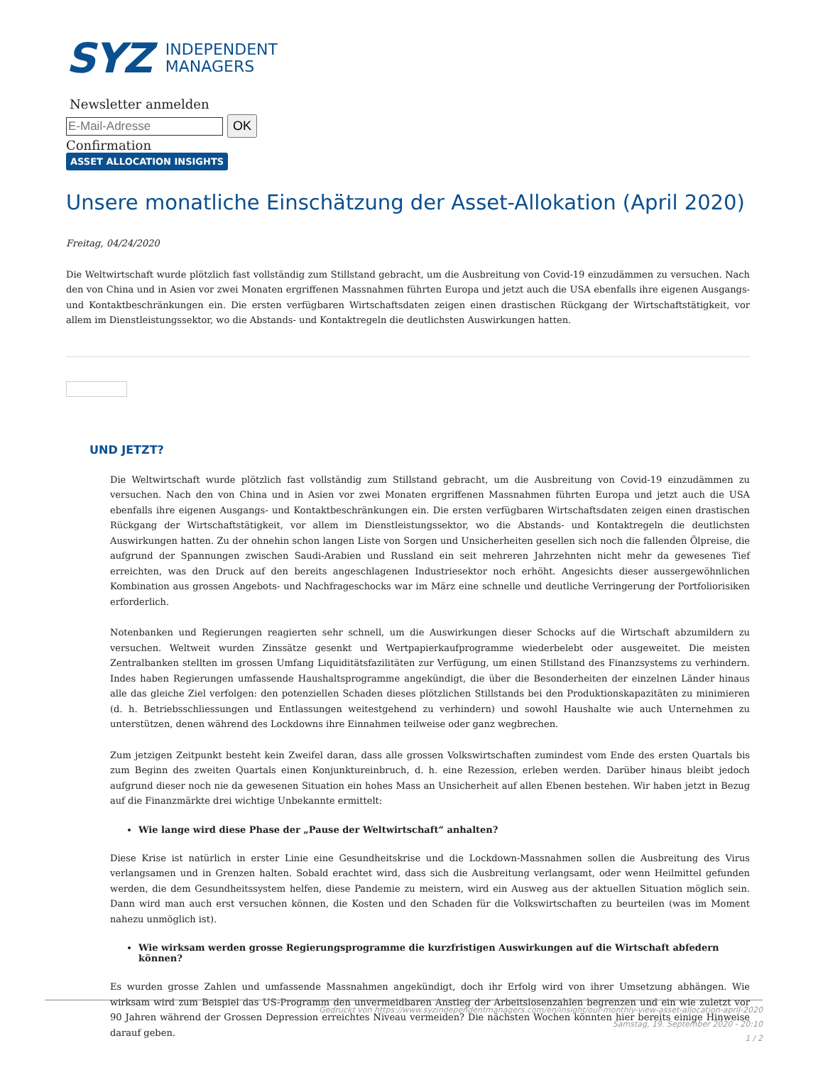SYZ INDEPENDENT
MANAGERS
Newsletter anmelden
OK
Confirmation
ASSET ALLOCATION INSIGHTS
Unsere monatliche Einschätzung der Asset-Allokation (April 2020)
Freitag, 04/24/2020
Die Weltwirtschaft wurde plötzlich fast vollständig zum Stillstand gebracht, um die Ausbreitung von Covid-19 einzudämmen zu versuchen. Nach den von China und in Asien vor zwei Monaten ergriffenen Massnahmen führten Europa und jetzt auch die USA ebenfalls ihre eigenen Ausgangs- und Kontaktbeschränkungen ein. Die ersten verfügbaren Wirtschaftsdaten zeigen einen drastischen Rückgang der Wirtschaftstätigkeit, vor allem im Dienstleistungssektor, wo die Abstands- und Kontaktregeln die deutlichsten Auswirkungen hatten.
UND JETZT?
Die Weltwirtschaft wurde plötzlich fast vollständig zum Stillstand gebracht, um die Ausbreitung von Covid-19 einzudämmen zu versuchen. Nach den von China und in Asien vor zwei Monaten ergriffenen Massnahmen führten Europa und jetzt auch die USA ebenfalls ihre eigenen Ausgangs- und Kontaktbeschränkungen ein. Die ersten verfügbaren Wirtschaftsdaten zeigen einen drastischen Rückgang der Wirtschaftstätigkeit, vor allem im Dienstleistungssektor, wo die Abstands- und Kontaktregeln die deutlichsten Auswirkungen hatten. Zu der ohnehin schon langen Liste von Sorgen und Unsicherheiten gesellen sich noch die fallenden Ölpreise, die aufgrund der Spannungen zwischen Saudi-Arabien und Russland ein seit mehreren Jahrzehnten nicht mehr da gewesenes Tief erreichten, was den Druck auf den bereits angeschlagenen Industriesektor noch erhöht. Angesichts dieser aussergewöhnlichen Kombination aus grossen Angebots- und Nachfrageschocks war im März eine schnelle und deutliche Verringerung der Portfoliorisiken erforderlich.
Notenbanken und Regierungen reagierten sehr schnell, um die Auswirkungen dieser Schocks auf die Wirtschaft abzumildern zu versuchen. Weltweit wurden Zinssätze gesenkt und Wertpapierkaufprogramme wiederbelebt oder ausgeweitet. Die meisten Zentralbanken stellten im grossen Umfang Liquiditätsfazilitäten zur Verfügung, um einen Stillstand des Finanzsystems zu verhindern. Indes haben Regierungen umfassende Haushaltsprogramme angekündigt, die über die Besonderheiten der einzelnen Länder hinaus alle das gleiche Ziel verfolgen: den potenziellen Schaden dieses plötzlichen Stillstands bei den Produktionskapazitäten zu minimieren (d. h. Betriebsschliessungen und Entlassungen weitestgehend zu verhindern) und sowohl Haushalte wie auch Unternehmen zu unterstützen, denen während des Lockdowns ihre Einnahmen teilweise oder ganz wegbrechen.
Zum jetzigen Zeitpunkt besteht kein Zweifel daran, dass alle grossen Volkswirtschaften zumindest vom Ende des ersten Quartals bis zum Beginn des zweiten Quartals einen Konjunktureinbruch, d. h. eine Rezession, erleben werden. Darüber hinaus bleibt jedoch aufgrund dieser noch nie da gewesenen Situation ein hohes Mass an Unsicherheit auf allen Ebenen bestehen. Wir haben jetzt in Bezug auf die Finanzmärkte drei wichtige Unbekannte ermittelt:
Wie lange wird diese Phase der „Pause der Weltwirtschaft“ anhalten?
Diese Krise ist natürlich in erster Linie eine Gesundheitskrise und die Lockdown-Massnahmen sollen die Ausbreitung des Virus verlangsamen und in Grenzen halten. Sobald erachtet wird, dass sich die Ausbreitung verlangsamt, oder wenn Heilmittel gefunden werden, die dem Gesundheitssystem helfen, diese Pandemie zu meistern, wird ein Ausweg aus der aktuellen Situation möglich sein. Dann wird man auch erst versuchen können, die Kosten und den Schaden für die Volkswirtschaften zu beurteilen (was im Moment nahezu unmöglich ist).
Wie wirksam werden grosse Regierungsprogramme die kurzfristigen Auswirkungen auf die Wirtschaft abfedern können?
Es wurden grosse Zahlen und umfassende Massnahmen angekündigt, doch ihr Erfolg wird von ihrer Umsetzung abhängen. Wie wirksam wird zum Beispiel das US-Programm den unvermeidbaren Anstieg der Arbeitslosenzahlen begrenzen und ein wie zuletzt vor 90 Jahren während der Grossen Depression erreichtes Niveau vermeiden? Die nächsten Wochen könnten hier bereits einige Hinweise darauf geben.
Gedruckt von https://www.syzindependentmanagers.com/en/insight/our-monthly-view-asset-allocation-april-2020
Samstag, 19. September 2020 - 20:10
1 / 2